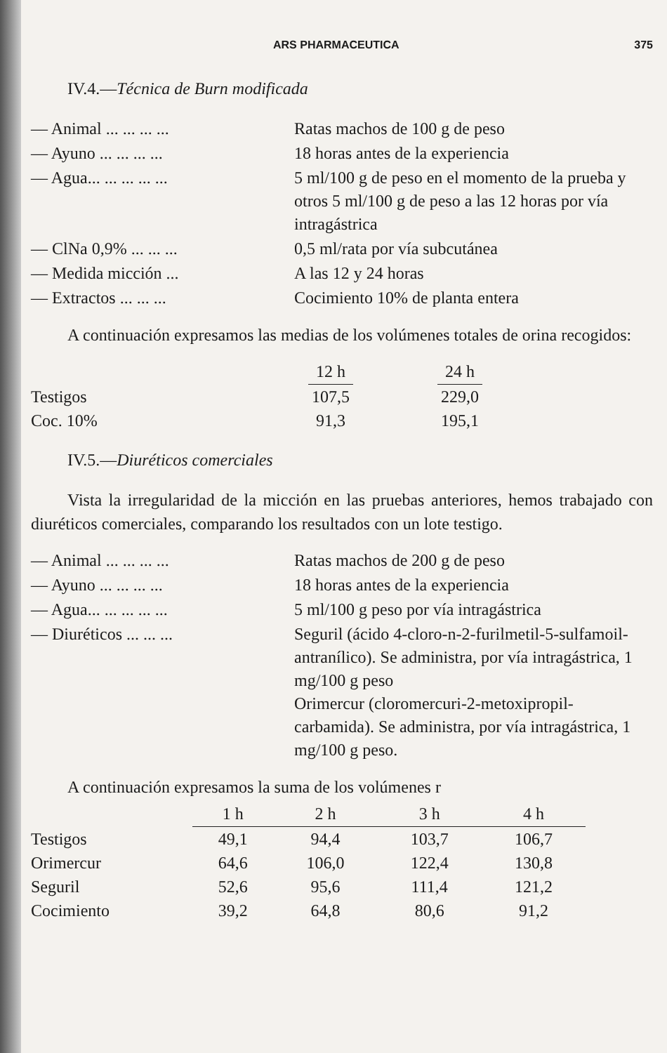ARS PHARMACEUTICA 375
IV.4.—Técnica de Burn modificada
| — Animal ... ... ... ... | Ratas machos de 100 g de peso |
| — Ayuno ... ... ... ... | 18 horas antes de la experiencia |
| — Agua... ... ... ... ... | 5 ml/100 g de peso en el momento de la prueba y otros 5 ml/100 g de peso a las 12 horas por vía intragástrica |
| — ClNa 0,9% ... ... ... | 0,5 ml/rata por vía subcutánea |
| — Medida micción ... | A las 12 y 24 horas |
| — Extractos ... ... ... | Cocimiento 10% de planta entera |
A continuación expresamos las medias de los volúmenes totales de orina recogidos:
| | 12 h | | 24 h |
| --- | --- | --- | --- |
| Testigos | 107,5 | | 229,0 |
| Coc. 10% | 91,3 | | 195,1 |
IV.5.—Diuréticos comerciales
Vista la irregularidad de la micción en las pruebas anteriores, hemos trabajado con diuréticos comerciales, comparando los resultados con un lote testigo.
| — Animal ... ... ... ... | Ratas machos de 200 g de peso |
| — Ayuno ... ... ... ... | 18 horas antes de la experiencia |
| — Agua... ... ... ... ... | 5 ml/100 g peso por vía intragástrica |
| — Diuréticos ... ... ... | Seguril (ácido 4-cloro-n-2-furilmetil-5-sulfamoil-antranílico). Se administra, por vía intragástrica, 1 mg/100 g peso Orimercur (cloromercuri-2-metoxipropil-carbamida). Se administra, por vía intragástrica, 1 mg/100 g peso. |
A continuación expresamos la suma de los volúmenes r
| | 1 h | 2 h | 3 h | 4 h |
| --- | --- | --- | --- | --- |
| Testigos | 49,1 | 94,4 | 103,7 | 106,7 |
| Orimercur | 64,6 | 106,0 | 122,4 | 130,8 |
| Seguril | 52,6 | 95,6 | 111,4 | 121,2 |
| Cocimiento | 39,2 | 64,8 | 80,6 | 91,2 |